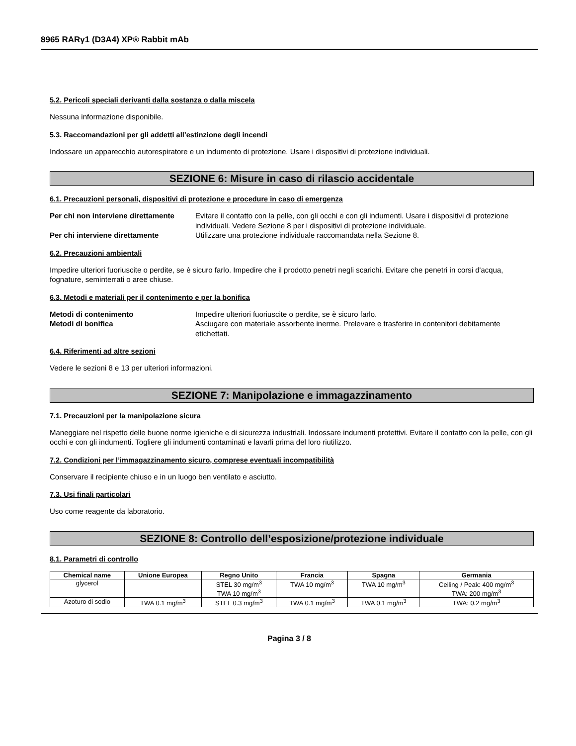8965 RARγ1 (D3A4) XP® Rabbit mAb
5.2. Pericoli speciali derivanti dalla sostanza o dalla miscela
Nessuna informazione disponibile.
5.3. Raccomandazioni per gli addetti all’estinzione degli incendi
Indossare un apparecchio autorespiratore e un indumento di protezione. Usare i dispositivi di protezione individuali.
SEZIONE 6: Misure in caso di rilascio accidentale
6.1. Precauzioni personali, dispositivi di protezione e procedure in caso di emergenza
Per chi non interviene direttamente Evitare il contatto con la pelle, con gli occhi e con gli indumenti. Usare i dispositivi di protezione individuali. Vedere Sezione 8 per i dispositivi di protezione individuale. Per chi interviene direttamente Utilizzare una protezione individuale raccomandata nella Sezione 8.
6.2. Precauzioni ambientali
Impedire ulteriori fuoriuscite o perdite, se è sicuro farlo. Impedire che il prodotto penetri negli scarichi. Evitare che penetri in corsi d'acqua, fognature, seminterrati o aree chiuse.
6.3. Metodi e materiali per il contenimento e per la bonifica
Metodi di contenimento Impedire ulteriori fuoriuscite o perdite, se è sicuro farlo. Metodi di bonifica Asciugare con materiale assorbente inerme. Prelevare e trasferire in contenitori debitamente etichettati.
6.4. Riferimenti ad altre sezioni
Vedere le sezioni 8 e 13 per ulteriori informazioni.
SEZIONE 7: Manipolazione e immagazzinamento
7.1. Precauzioni per la manipolazione sicura
Maneggiare nel rispetto delle buone norme igieniche e di sicurezza industriali. Indossare indumenti protettivi. Evitare il contatto con la pelle, con gli occhi e con gli indumenti. Togliere gli indumenti contaminati e lavarli prima del loro riutilizzo.
7.2. Condizioni per l’immagazzinamento sicuro, comprese eventuali incompatibilità
Conservare il recipiente chiuso e in un luogo ben ventilato e asciutto.
7.3. Usi finali particolari
Uso come reagente da laboratorio.
SEZIONE 8: Controllo dell’esposizione/protezione individuale
8.1. Parametri di controllo
| Chemical name | Unione Europea | Regno Unito | Francia | Spagna | Germania |
| --- | --- | --- | --- | --- | --- |
| glycerol | | STEL 30 mg/m<sup>3</sup> TWA 10 mg/m<sup>3</sup> | TWA 10 mg/m<sup>3</sup> | TWA 10 mg/m<sup>3</sup> | Ceiling / Peak: 400 mg/m<sup>3</sup> TWA: 200 mg/m<sup>3</sup> |
| Azoturo di sodio | TWA 0.1 mg/m<sup>3</sup> | STEL 0.3 mg/m<sup>3</sup> | TWA 0.1 mg/m<sup>3</sup> | TWA 0.1 mg/m<sup>3</sup> | TWA: 0.2 mg/m<sup>3</sup> |
Pagina 3 / 8